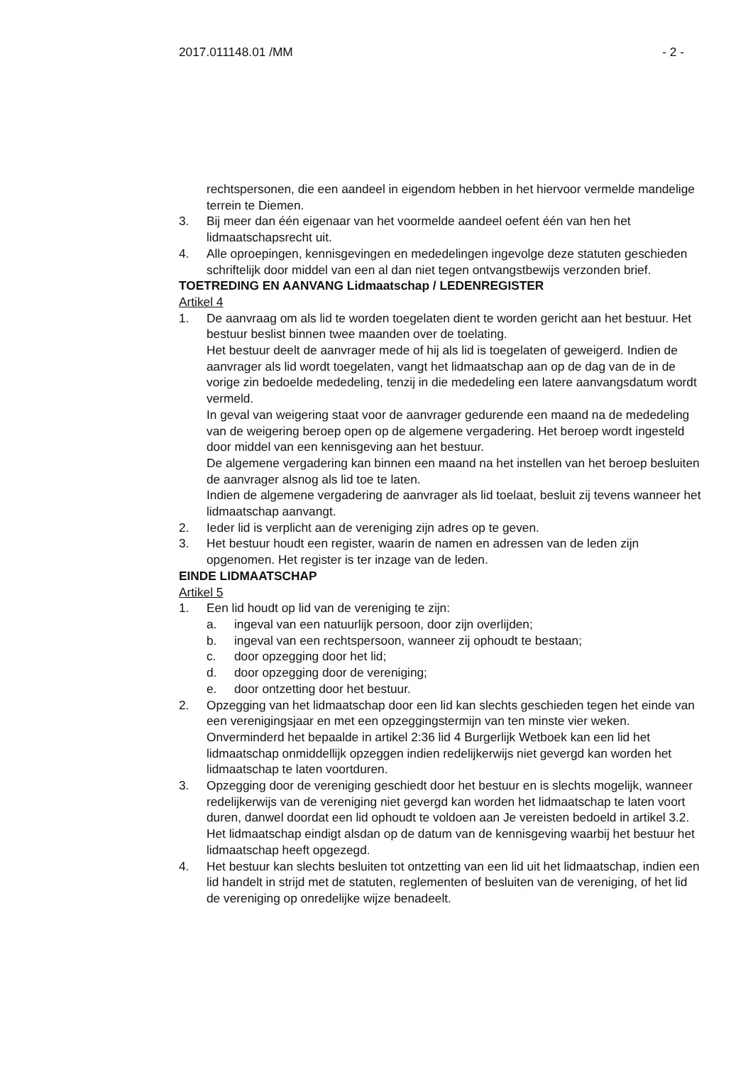2017.011148.01 /MM - 2 -
rechtspersonen, die een aandeel in eigendom hebben in het hiervoor vermelde mandelige terrein te Diemen.
3. Bij meer dan één eigenaar van het voormelde aandeel oefent één van hen het lidmaatschapsrecht uit.
4. Alle oproepingen, kennisgevingen en mededelingen ingevolge deze statuten geschieden schriftelijk door middel van een al dan niet tegen ontvangstbewijs verzonden brief.
TOETREDING EN AANVANG Lidmaatschap / LEDENREGISTER
Artikel 4
1. De aanvraag om als lid te worden toegelaten dient te worden gericht aan het bestuur. Het bestuur beslist binnen twee maanden over de toelating.
Het bestuur deelt de aanvrager mede of hij als lid is toegelaten of geweigerd. Indien de aanvrager als lid wordt toegelaten, vangt het lidmaatschap aan op de dag van de in de vorige zin bedoelde mededeling, tenzij in die mededeling een latere aanvangsdatum wordt vermeld.
In geval van weigering staat voor de aanvrager gedurende een maand na de mededeling van de weigering beroep open op de algemene vergadering. Het beroep wordt ingesteld door middel van een kennisgeving aan het bestuur.
De algemene vergadering kan binnen een maand na het instellen van het beroep besluiten de aanvrager alsnog als lid toe te laten.
Indien de algemene vergadering de aanvrager als lid toelaat, besluit zij tevens wanneer het lidmaatschap aanvangt.
2. Ieder lid is verplicht aan de vereniging zijn adres op te geven.
3. Het bestuur houdt een register, waarin de namen en adressen van de leden zijn opgenomen. Het register is ter inzage van de leden.
EINDE LIDMAATSCHAP
Artikel 5
1. Een lid houdt op lid van de vereniging te zijn:
a. ingeval van een natuurlijk persoon, door zijn overlijden;
b. ingeval van een rechtspersoon, wanneer zij ophoudt te bestaan;
c. door opzegging door het lid;
d. door opzegging door de vereniging;
e. door ontzetting door het bestuur.
2. Opzegging van het lidmaatschap door een lid kan slechts geschieden tegen het einde van een verenigingsjaar en met een opzeggingstermijn van ten minste vier weken.
Onverminderd het bepaalde in artikel 2:36 lid 4 Burgerlijk Wetboek kan een lid het lidmaatschap onmiddellijk opzeggen indien redelijkerwijs niet gevergd kan worden het lidmaatschap te laten voortduren.
3. Opzegging door de vereniging geschiedt door het bestuur en is slechts mogelijk, wanneer redelijkerwijs van de vereniging niet gevergd kan worden het lidmaatschap te laten voort duren, danwel doordat een lid ophoudt te voldoen aan Je vereisten bedoeld in artikel 3.2.
Het lidmaatschap eindigt alsdan op de datum van de kennisgeving waarbij het bestuur het lidmaatschap heeft opgezegd.
4. Het bestuur kan slechts besluiten tot ontzetting van een lid uit het lidmaatschap, indien een lid handelt in strijd met de statuten, reglementen of besluiten van de vereniging, of het lid de vereniging op onredelijke wijze benadeelt.